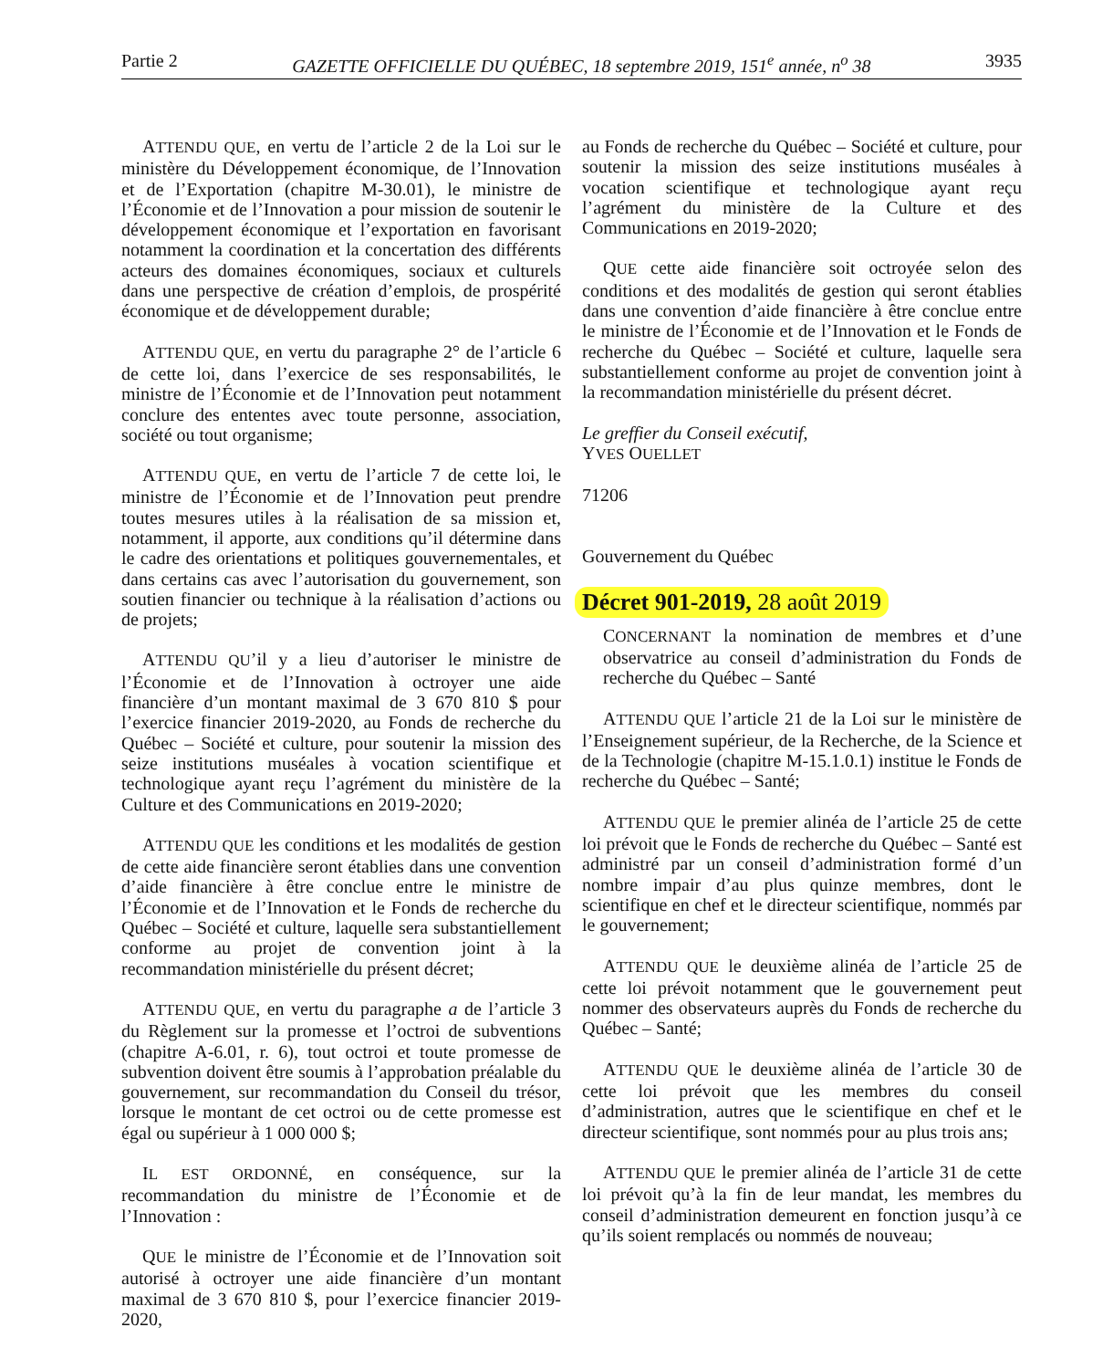Partie 2 GAZETTE OFFICIELLE DU QUÉBEC, 18 septembre 2019, 151<sup>e</sup> année, n<sup>o</sup> 38 3935
ATTENDU QUE, en vertu de l’article 2 de la Loi sur le ministère du Développement économique, de l’Innovation et de l’Exportation (chapitre M-30.01), le ministre de l’Économie et de l’Innovation a pour mission de soutenir le développement économique et l’exportation en favorisant notamment la coordination et la concertation des différents acteurs des domaines économiques, sociaux et culturels dans une perspective de création d’emplois, de prospérité économique et de développement durable;
ATTENDU QUE, en vertu du paragraphe 2° de l’article 6 de cette loi, dans l’exercice de ses responsabilités, le ministre de l’Économie et de l’Innovation peut notamment conclure des ententes avec toute personne, association, société ou tout organisme;
ATTENDU QUE, en vertu de l’article 7 de cette loi, le ministre de l’Économie et de l’Innovation peut prendre toutes mesures utiles à la réalisation de sa mission et, notamment, il apporte, aux conditions qu’il détermine dans le cadre des orientations et politiques gouvernementales, et dans certains cas avec l’autorisation du gouvernement, son soutien financier ou technique à la réalisation d’actions ou de projets;
ATTENDU QU’il y a lieu d’autoriser le ministre de l’Économie et de l’Innovation à octroyer une aide financière d’un montant maximal de 3 670 810 $ pour l’exercice financier 2019-2020, au Fonds de recherche du Québec – Société et culture, pour soutenir la mission des seize institutions muséales à vocation scientifique et technologique ayant reçu l’agrément du ministère de la Culture et des Communications en 2019-2020;
ATTENDU QUE les conditions et les modalités de gestion de cette aide financière seront établies dans une convention d’aide financière à être conclue entre le ministre de l’Économie et de l’Innovation et le Fonds de recherche du Québec – Société et culture, laquelle sera substantiellement conforme au projet de convention joint à la recommandation ministérielle du présent décret;
ATTENDU QUE, en vertu du paragraphe a de l’article 3 du Règlement sur la promesse et l’octroi de subventions (chapitre A-6.01, r. 6), tout octroi et toute promesse de subvention doivent être soumis à l’approbation préalable du gouvernement, sur recommandation du Conseil du trésor, lorsque le montant de cet octroi ou de cette promesse est égal ou supérieur à 1 000 000 $;
IL EST ORDONNÉ, en conséquence, sur la recommandation du ministre de l’Économie et de l’Innovation :
QUE le ministre de l’Économie et de l’Innovation soit autorisé à octroyer une aide financière d’un montant maximal de 3 670 810 $, pour l’exercice financier 2019-2020,
au Fonds de recherche du Québec – Société et culture, pour soutenir la mission des seize institutions muséales à vocation scientifique et technologique ayant reçu l’agrément du ministère de la Culture et des Communications en 2019-2020;
QUE cette aide financière soit octroyée selon des conditions et des modalités de gestion qui seront établies dans une convention d’aide financière à être conclue entre le ministre de l’Économie et de l’Innovation et le Fonds de recherche du Québec – Société et culture, laquelle sera substantiellement conforme au projet de convention joint à la recommandation ministérielle du présent décret.
Le greffier du Conseil exécutif,
YVES OUELLET
71206
Gouvernement du Québec
Décret 901-2019, 28 août 2019
CONCERNANT la nomination de membres et d’une observatrice au conseil d’administration du Fonds de recherche du Québec – Santé
ATTENDU QUE l’article 21 de la Loi sur le ministère de l’Enseignement supérieur, de la Recherche, de la Science et de la Technologie (chapitre M-15.1.0.1) institue le Fonds de recherche du Québec – Santé;
ATTENDU QUE le premier alinéa de l’article 25 de cette loi prévoit que le Fonds de recherche du Québec – Santé est administré par un conseil d’administration formé d’un nombre impair d’au plus quinze membres, dont le scientifique en chef et le directeur scientifique, nommés par le gouvernement;
ATTENDU QUE le deuxième alinéa de l’article 25 de cette loi prévoit notamment que le gouvernement peut nommer des observateurs auprès du Fonds de recherche du Québec – Santé;
ATTENDU QUE le deuxième alinéa de l’article 30 de cette loi prévoit que les membres du conseil d’administration, autres que le scientifique en chef et le directeur scientifique, sont nommés pour au plus trois ans;
ATTENDU QUE le premier alinéa de l’article 31 de cette loi prévoit qu’à la fin de leur mandat, les membres du conseil d’administration demeurent en fonction jusqu’à ce qu’ils soient remplacés ou nommés de nouveau;